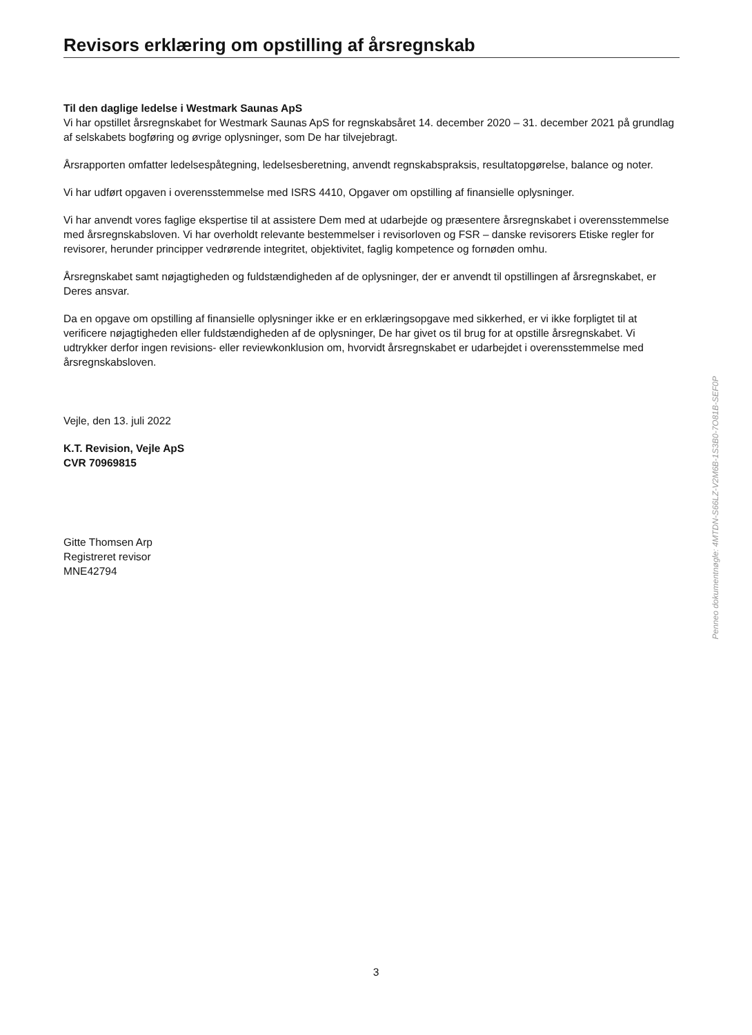Revisors erklæring om opstilling af årsregnskab
Til den daglige ledelse i Westmark Saunas ApS
Vi har opstillet årsregnskabet for Westmark Saunas ApS for regnskabsåret 14. december 2020 – 31. december 2021 på grundlag af selskabets bogføring og øvrige oplysninger, som De har tilvejebragt.
Årsrapporten omfatter ledelsespåtegning, ledelsesberetning, anvendt regnskabspraksis, resultatopgørelse, balance og noter.
Vi har udført opgaven i overensstemmelse med ISRS 4410, Opgaver om opstilling af finansielle oplysninger.
Vi har anvendt vores faglige ekspertise til at assistere Dem med at udarbejde og præsentere årsregnskabet i overensstemmelse med årsregnskabsloven. Vi har overholdt relevante bestemmelser i revisorloven og FSR – danske revisorers Etiske regler for revisorer, herunder principper vedrørende integritet, objektivitet, faglig kompetence og fornøden omhu.
Årsregnskabet samt nøjagtigheden og fuldstændigheden af de oplysninger, der er anvendt til opstillingen af årsregnskabet, er Deres ansvar.
Da en opgave om opstilling af finansielle oplysninger ikke er en erklæringsopgave med sikkerhed, er vi ikke forpligtet til at verificere nøjagtigheden eller fuldstændigheden af de oplysninger, De har givet os til brug for at opstille årsregnskabet. Vi udtrykker derfor ingen revisions- eller reviewkonklusion om, hvorvidt årsregnskabet er udarbejdet i overensstemmelse med årsregnskabsloven.
Vejle, den 13. juli 2022
K.T. Revision, Vejle ApS
CVR 70969815
Gitte Thomsen Arp
Registreret revisor
MNE42794
Penneo dokumentnøgle: 4MTDN-S66LZ-V2M6B-1S3B0-7O81B-SEF0P
3